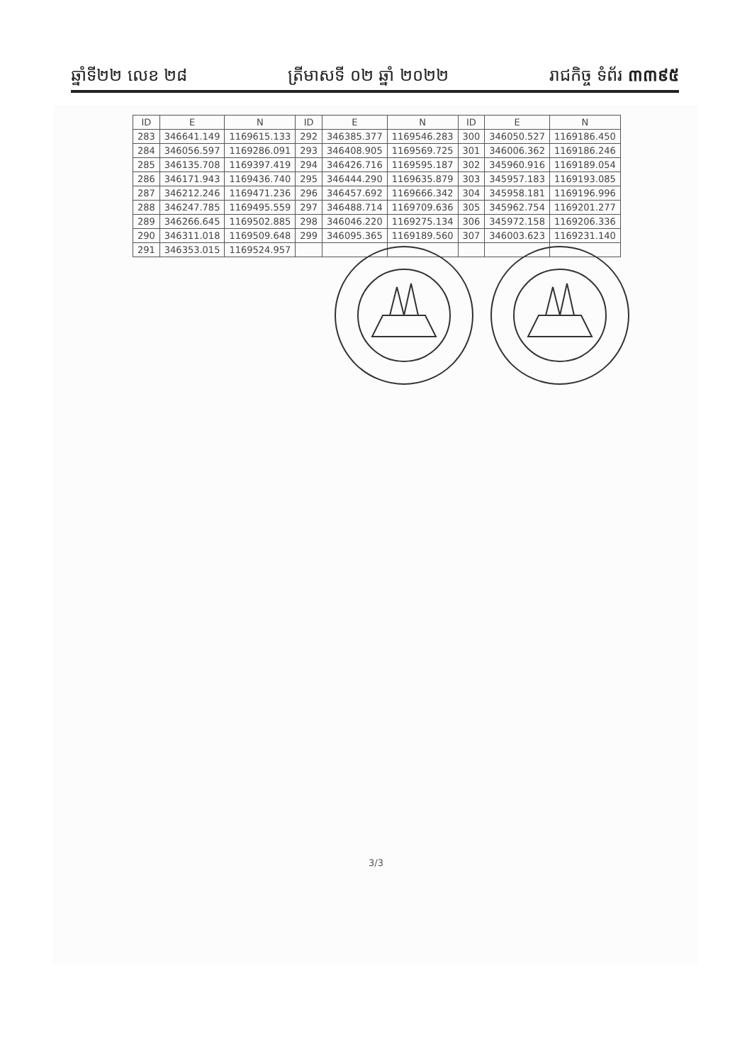ឆ្នាំទី២២ លេខ ២៨ ត្រីមាសទី ០២ ឆ្នាំ ២០២២ រាជកិច្ច ទំព័រ ៣៣៩៥
| ID | E | N | ID | E | N | ID | E | N |
| --- | --- | --- | --- | --- | --- | --- | --- | --- |
| 283 | 346641.149 | 1169615.133 | 292 | 346385.377 | 1169546.283 | 300 | 346050.527 | 1169186.450 |
| 284 | 346056.597 | 1169286.091 | 293 | 346408.905 | 1169569.725 | 301 | 346006.362 | 1169186.246 |
| 285 | 346135.708 | 1169397.419 | 294 | 346426.716 | 1169595.187 | 302 | 345960.916 | 1169189.054 |
| 286 | 346171.943 | 1169436.740 | 295 | 346444.290 | 1169635.879 | 303 | 345957.183 | 1169193.085 |
| 287 | 346212.246 | 1169471.236 | 296 | 346457.692 | 1169666.342 | 304 | 345958.181 | 1169196.996 |
| 288 | 346247.785 | 1169495.559 | 297 | 346488.714 | 1169709.636 | 305 | 345962.754 | 1169201.277 |
| 289 | 346266.645 | 1169502.885 | 298 | 346046.220 | 1169275.134 | 306 | 345972.158 | 1169206.336 |
| 290 | 346311.018 | 1169509.648 | 299 | 346095.365 | 1169189.560 | 307 | 346003.623 | 1169231.140 |
| 291 | 346353.015 | 1169524.957 | | | | | | |
3/3